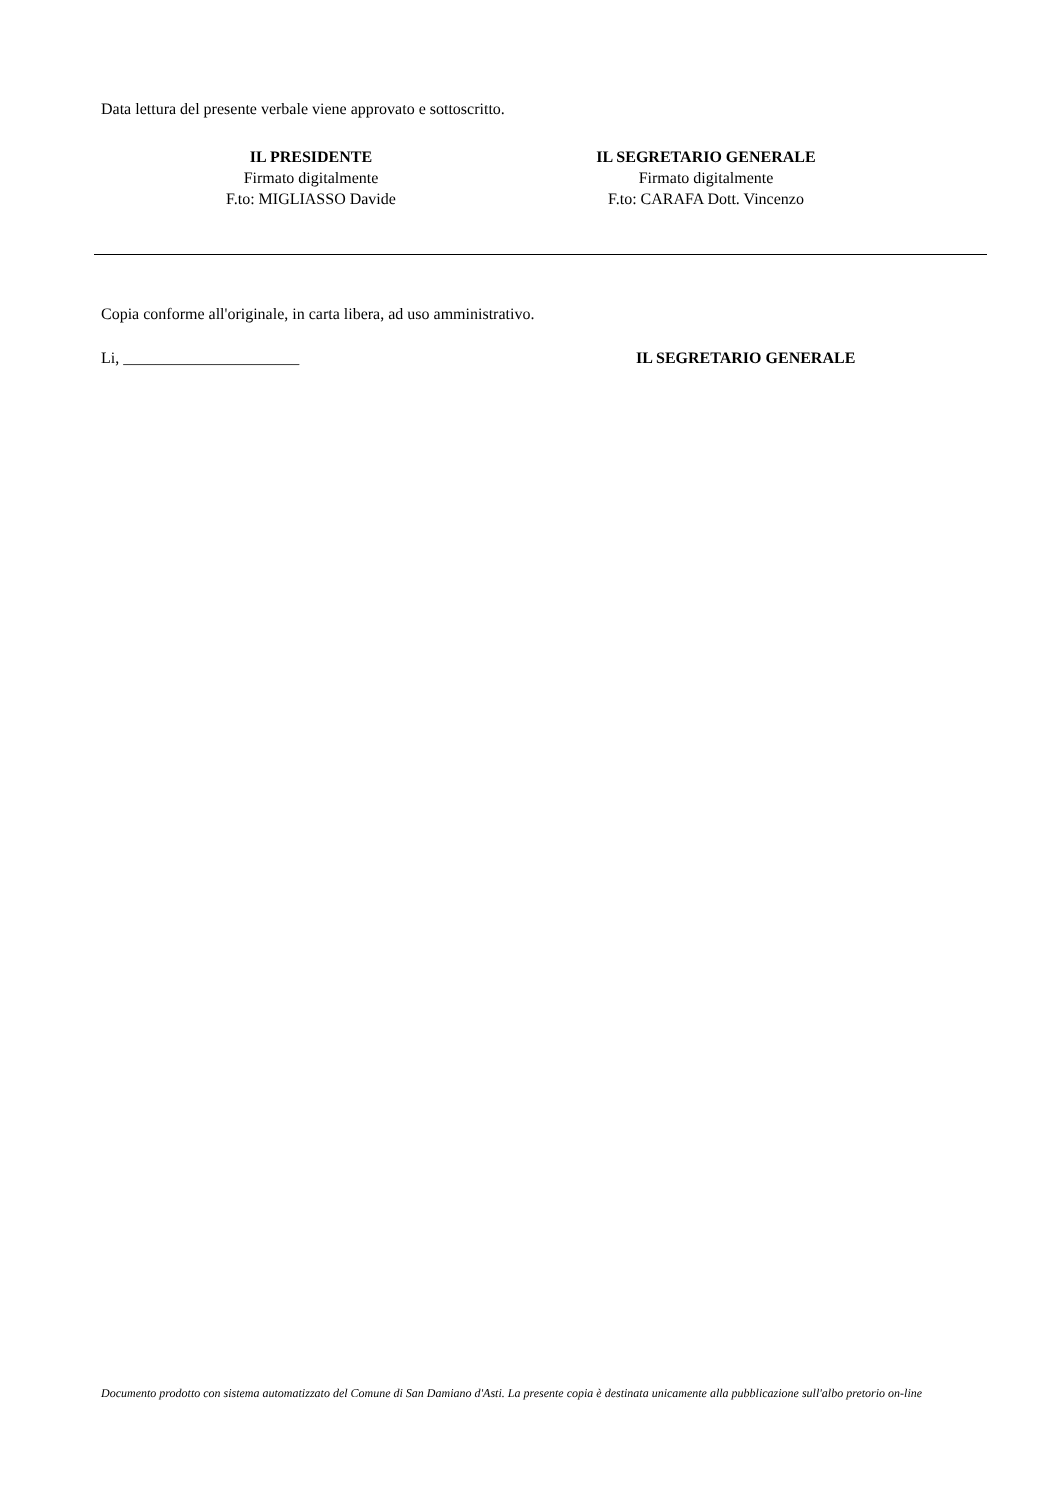Data lettura del presente verbale viene approvato e sottoscritto.
IL PRESIDENTE
Firmato digitalmente
F.to: MIGLIASSO Davide
IL SEGRETARIO GENERALE
Firmato digitalmente
F.to: CARAFA Dott. Vincenzo
Copia conforme all'originale, in carta libera, ad uso amministrativo.
Li, ______________________ IL SEGRETARIO GENERALE
Documento prodotto con sistema automatizzato del Comune di San Damiano d'Asti. La presente copia è destinata unicamente alla pubblicazione sull'albo pretorio on-line